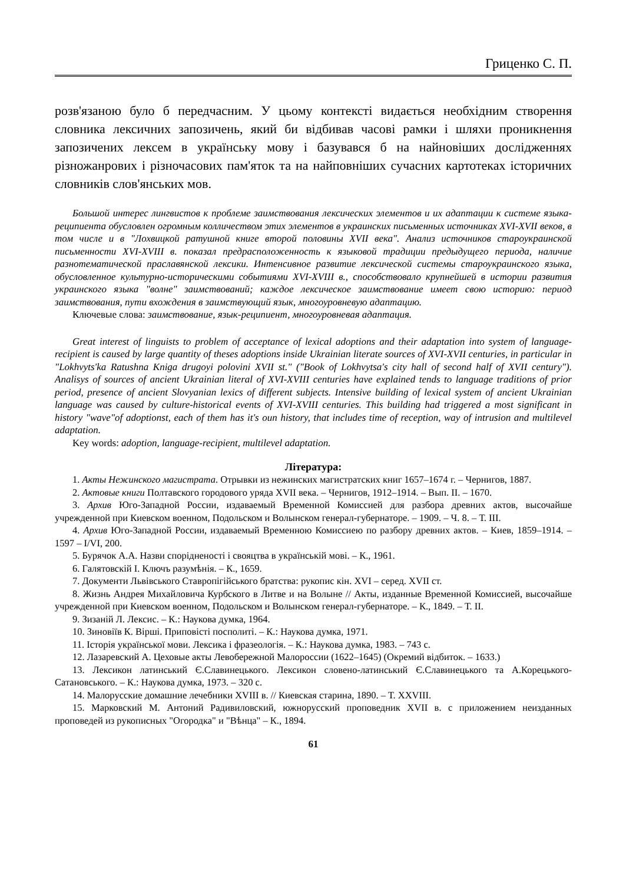Гриценко С. П.
розв'язаною було б передчасним. У цьому контексті видається необхідним створення словника лексичних запозичень, який би відбивав часові рамки і шляхи проникнення запозичених лексем в українську мову і базувався б на найновіших дослідженнях різножанрових і різночасових пам'яток та на найповніших сучасних картотеках історичних словників слов'янських мов.
Большой интерес лингвистов к проблеме заимствования лексических элементов и их адаптации к системе языка-реципиента обусловлен огромным колличеством этих элементов в украинских письменных источниках XVI-XVII веков, в том числе и в "Лохвицкой ратушной книге второй половины XVII века". Анализ источников староукраинской письменности XVI-XVIII в. показал предрасположенность к языковой традиции предыдущего периода, наличие разнотематической праславянской лексики. Интенсивное развитие лексической системы староукраинского языка, обусловленное культурно-историческими событиями XVI-XVIII в., способствовало крупнейшей в истории развития украинского языка "волне" заимствований; каждое лексическое заимствование имеет свою историю: период заимствования, пути вхождения в заимствующий язык, многоуровневую адаптацию.
Ключевые слова: заимствование, язык-реципиент, многоуровневая адаптация.
Great interest of linguists to problem of acceptance of lexical adoptions and their adaptation into system of language-recipient is caused by large quantity of theses adoptions inside Ukrainian literate sources of XVI-XVII centuries, in particular in "Lokhvyts'ka Ratushna Kniga drugoyi polovini XVII st." ("Book of Lokhvytsa's city hall of second half of XVII century"). Analisys of sources of ancient Ukrainian literal of XVI-XVIII centuries have explained tends to language traditions of prior period, presence of ancient Slovyanian lexics of different subjects. Intensive building of lexical system of ancient Ukrainian language was caused by culture-historical events of XVI-XVIII centuries. This building had triggered a most significant in history "wave"of adoptionst, each of them has it's oun history, that includes time of reception, way of intrusion and multilevel adaptation.
Key words: adoption, language-recipient, multilevel adaptation.
Література:
1. Акты Нежинского магистрата. Отрывки из нежинских магистратских книг 1657–1674 г. – Чернигов, 1887.
2. Актовые книги Полтавского городового уряда XVII века. – Чернигов, 1912–1914. – Вып. II. – 1670.
3. Архив Юго-Западной России, издаваемый Временной Комиссией для разбора древних актов, высочайше учрежденной при Киевском военном, Подольском и Волынском генерал-губернаторе. – 1909. – Ч. 8. – Т. III.
4. Архив Юго-Западной России, издаваемый Временною Комиссиею по разбору древних актов. – Киев, 1859–1914. – 1597 – I/VI, 200.
5. Бурячок А.А. Назви спорідненості і свояцтва в українській мові. – К., 1961.
6. Галятовскій I. Ключъ разумѣнія. – К., 1659.
7. Документи Львівського Ставропігійського братства: рукопис кін. XVI – серед. XVII ст.
8. Жизнь Андрея Михайловича Курбского в Литве и на Волыне // Акты, изданные Временной Комиссией, высочайше учрежденной при Киевском военном, Подольском и Волынском генерал-губернаторе. – К., 1849. – Т. II.
9. Зизаній Л. Лексис. – К.: Наукова думка, 1964.
10. Зиновіїв К. Вірші. Приповісті посполиті. – К.: Наукова думка, 1971.
11. Історія української мови. Лексика і фразеологія. – К.: Наукова думка, 1983. – 743 с.
12. Лазаревский А. Цеховые акты Левобережной Малороссии (1622–1645) (Окремий відбиток. – 1633.)
13. Лексикон латинський Є.Славинецького. Лексикон словено-латинський Є.Славинецького та А.Корецького-Сатановського. – К.: Наукова думка, 1973. – 320 с.
14. Малорусские домашние лечебники XVIII в. // Киевская старина, 1890. – Т. XXVIII.
15. Марковский М. Антоний Радивиловский, южнорусский проповедник XVII в. с приложением неизданных проповедей из рукописных "Огородка" и "Вѣнца" – К., 1894.
61